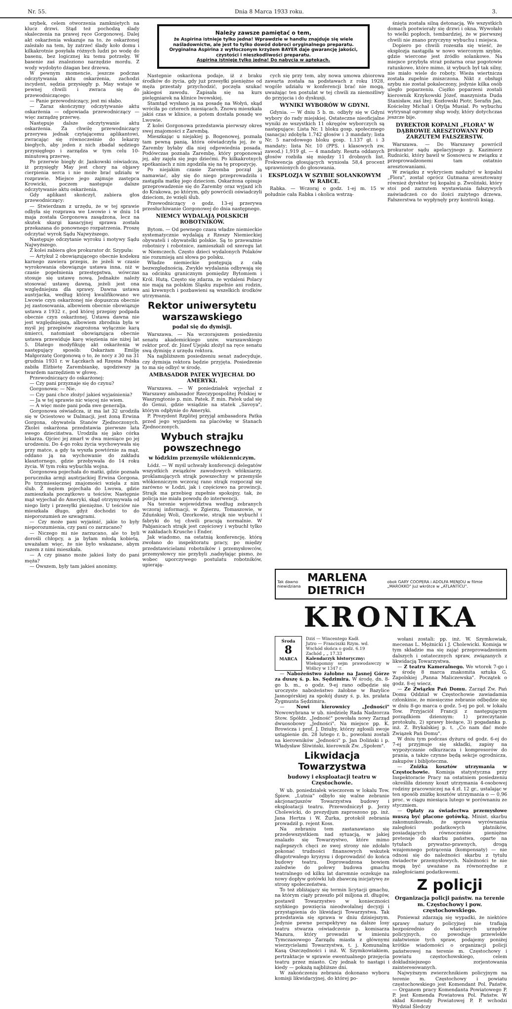Nr. 55. Dnia 8 Marca 1933 roku. 3.
szybek, celem otworzenia zamkniętych na klucz drzwi. Stąd też pochodzą ślady skaleczenia na prawej ręce Gorgonowej. Dalej akt oskarżenia wskazuje na to, że oskarżonej zależało na tem, by zatrzeć ślady koło domu i kilkakrotnie posyłała różnych ludzi po wodę do basenu, bez logicznej ku temu potrzeby. W basenie zaś znaleziono narzędzie mordu. Z wody wydobyto dżagan bez drzewa.
W pewnym momencie, jeszcze podczas odczytywania aktu oskarżenia, zachodzi incydent, sędzia przysięgły p. May wstaje w pewnej chwili i zwraca się do przewodniczącego:
— Panie przewodniczący, jest mi słabo.
— Zaraz skończymy odczytywanie aktu oskarżenia — odpowiada przewodniczący — więc zarządzę przerwę.
Następuje dalsze odczytywanie aktu oskarżenia. Za chwilę przewodniczący przerywa jednak czytającemu aplikantowi, zwracając się równocześnie do lekarzy biegłych, aby jeden z nich zbadał sędziego przysięgłego i zarządza w tym celu 10-minutową przerwę.
Po przerwie biegły dr. Jankowski oświadcza, iż przysięgły May jest chory na objawy cierpienia serca i nie może brać udziału w rozprawie. Miejsce jego zajmuje zastępca Krowicki, poczem następuje dalsze odczytywanie aktu oskarżenia.
Gdy aplikant skończył, zabiera głos przewodniczący:
— Stwierdzam z urzędu, że w tej sprawie odbyła się rozprawa we Lwowie i w dniu 14 maja została Gorgonowa zasądzona, lecz na skutek skargi kasacyjnej sprawa została przekazana do ponownego rozpatrzenia. Proszę odczytać wyrok Sądu Najwyższego.
Następuje odczytanie wyroku i motywy Sądu Najwyższego.
Z kolei zabiera głos prokurator dr. Szypuła:
— Artykuł 2 obowiązującego obecnie kodeksu karnego zawiera przepis, że jeżeli w czasie wyrokowania obowiązuje ustawa inna, niż w czasie popełnienia przestępstwa, wówczas stosuje się ustawę nową. Jednakże należy stosować ustawę dawną, jeżeli jest ona względniejsza dla sprawy. Dawna ustawa austrjacka, według której kwalifikowano we Lwowie czyn oskarżonej nie dopuszcza obecnie jej zastosowania, albowiem obecnie obowiązuje ustawa z 1932 r., pod której przepisy podpada obecnie czyn oskarżonej. Ustawa dawna nie jest względniejszą, albowiem zbrodnia była w myśl jej przepisów zagrożona wyłącznie karą śmierci, natomiast obowiązująca obecnie ustawa przewiduje karę więzienia nie niżej lat 5. Dlatego modyfikuję akt oskarżenia w następujący sposób: Oskarżam Emilję Małgorzatę Gorgonową o to, że nocy z 30 na 31 grudnia 1931 r. w Łączkach ad Rzęsna Polska zabiła Elżbietę Zarembiankę, ugodziwszy ją twardem narzędziem w głowę.
Przewodniczący do oskarżonej:
— Czy pani przyznaje się do czynu?
Gorgonowa: — Nie.
— Czy pani chce złożyć jakieś wyjaśnienia?
— Ja w tej sprawie nic więcej nie wiem.
— A więc może pani poda swe generalja.
Gorgonowa oświadcza, iż ma lat 32 urodziła się w Ociestowo w Dalmacji, jest żoną Erwina Gorgona, obywatela Stanów Zjednoczonych. Zkolei oskarżona przedstawia pierwsze lata swego dzieciństwa. Urodziła się jako córka lekarza. Ojciec jej zmarł w dwa miesiące po jej urodzeniu. Do 4-go roku życia wychowywała się przy matce, a gdy ta wyszła powtórnie za mąż, oddano ją na wychowanie do zakładu klasztornego, gdzie przebywała do 14 roku życia. W tym roku wybuchła wojna.
Gorgonowa pojechała do matki, gdzie poznała porucznika armji austrjackiej Erwina Gorgona. Po trzymiesięcznej znajomości wzięła z nim ślub. Z mężem pojechała do Lwowa, gdzie zamieszkała początkowo u teściów. Następnie mąż wyjechał do Ameryki, skąd otrzymywała od niego listy i przesyłki pieniężne. U teściów nie mieszkała długo, gdyż dochodzi to do nieporozumień ze szwagrami.
— Czy może pani wyjaśnić, jakie to były nieporozumienia, czy pani co zarzucano?
— Niczego mi nie zarzucano, ale to byli dorośli chłopcy, a ja byłam młodą kobietą, uważałam więc, że nie było wskazane, abym razem z nimi mieszkała.
— A czy pisano może jakieś listy do pani męża?
— Owszem, były tam jakieś anonimy.
Należy zawsze pamiętać o tem,
że Aspirina istnieje tylko jedna! Wprawdzie w handlu znajduje się wiele naśladownictw, ale jest to tylko dowód dobroci oryginalnego preparatu. Oryginalna Aspirina z wytłoczonym krzyżem BAYER daje gwarancję jakości, czystości i nieszkodliwości preparatu.
Aspirina istnieje tylko jedna! Do nabycia w aptekach.
Następnie oskarżona podaje, iż z braku środków do życia, gdy już przesyłki pieniężne od męża przestały przychodzić, poczęła szukać jakiegoś zawodu. Zapisała się na kurs pielęgniarek na klinice lwowskiej.
Stamtąd wysłano ją na posadę na Wołyń, skąd wróciła po czterech miesiącach. Znowu mieszkała jakiś czas w klinice, a potem dostała posadę we Lwowie.
Z kolei Gorgonowa przedstawia pierwszy okres swej znajomości z Zarembą.
Mieszkając u niejakiej p. Bogenowej, poznała tam pewną panią, która oświadczyła jej, że u Zaremby byłaby dla niej odpowiednia posada. Podówczas poznała Zarembę, który proponował jej, aby zajęła się jego dziećmi. Po kilkakrotnych spotkaniach z nim zgodziła się na tę propozycję.
Po niejakim czasie Zaremba począł ją namawiać, aby się do niego przeprowadziła i zastąpiła matkę jego dzieciom. Oskarżona opisuje przeprowadzenie się do Zaremby oraz wyjazd ich do Krakowa, po którym, gdy powrócili oświadczyli dzieciom, że wzięli ślub.
Przewodniczący o godz. 13-ej przerywa przesłuchiwanie Gorgonowej do dnia następnego.
NIEMCY WYDALAJĄ POLSKICH ROBOTNIKÓW.
Bytom. — Od pewnego czasu władze niemieckie systematycznie wydalają z Rzeszy Niemieckiej obywateli i obywatelki polskie. Są to przeważnie robotnicy i robotnice, zamieszkali od szeregu lat w Niemczech. Często dzieci wydalonych Polaków nie rozumieją ani słowa po polsku.
Władze niemieckie postępują z całą bezwzględnością. Zwykle wydalania odbywają się na odcinku granicznym pomiędzy Bytomiem i Król. Hutą. Często się zdarza, że wydaleni Polacy nie mają na polskim Śląsku zupełnie ani rodzin, ani krewnych i pozbawieni są wszelkich środków utrzymania.
Rektor uniwersytetu warszawskiego
podał się do dymisji.
Warszawa. — Na wczorajszem posiedzeniu senatu akademickiego uniw. warszawskiego rektor prof. dr. Józef Ujejski złożył na ręce senatu swą dymisję z urzędu rektora.
Na najbliższem posiedzeniu senat zadecyduje, czy dymisja rektora będzie przyjęta. Posiedzenie to ma się odbyć w środę.
AMBASADOR PATEK WYJECHAŁ DO AMERYKI.
Warszawa. — W poniedziałek wyjechał z Warszawy ambasador Rzeczypospolitej Polskiej w Waszyngtonie p. min. Patek. P. min. Patek udał się do Genui, gdzie wsiądzie na statek „Savoya", którym odpłynie do Ameryki.
P. Prezydent Rzplitej przyjął ambasadora Patka przed jego wyjazdem na placówkę w Stanach Zjednoczonych.
Wybuch strajku powszechnego
w łódzkim przemyśle włókienniczym.
Łódź. — W myśl uchwały konferencji delegatów wszystkich związków zawodowych włókniarzy, proklamujących strajk powszechny w przemyśle włókienniczym wczoraj rano strajk rozpoczął się zarówno w Łodzi, jak i częściowo na prowincji. Strajk ma przebieg zupełnie spokojny, tak, że policja nie miała powodu do interwencji.
Na terenie województwa według zebranych wczoraj informacji, w Zgierzu, Tomaszowie, w Zduńskiej Woli, Ozorkowie, strajk nie wybuchł i fabryki do tej chwili pracują normalnie. W Pabjanicach strajk jest częściowy i wybuchł tylko w zakładach Krusche i Ender.
Jak wiadomo, na ostatnią konferencję, którą zwołano do inspektoratu pracy, po między przedstawicielami robotników i przemysłowców, przemysłowcy nie przybyli ,nadsyłając pismo, że wobec uporczywego postulatu robotników, upierają-
cych się przy tem, aby nowa umowa zbiorowa zawarta została na podstawach z roku 1928, wogóle udziału w konferencji brać nie mogą, uważając ten postulat w tej chwili za niemożliwy do przyjęcia i do dyskusji.
WYNIKI WYBORÓW W GDYNI.
Gdynia. — W dniu 5 b. m. odbyły się w Gdyni wybory do rady miejskiej. Ostateczne nieoficjalne wyniki ze wszystkich 11 okręgów wyborczych są następujące: Lista Nr. 1 bloku gosp. społecznego (sanacja) zdobyła 1.742 głosów i 3 mandaty; lista Nr. 5 narodowego bloku gosp. 1.137 gł. i 3 mandaty; lista Nr. 10 (PPS. i klasowych zw. zawod.) 1,919 gł. — 4 mandaty. Reszta oddanych głosów rozbiła się między 11 drobnych list. Frekwencja głosujących wyniosła 58,4 procent uprawnionych do głosowania.
EKSPLOZJA W SZYBIE SOLANKOWYM W RABCE.
Rabka. — Wczoraj o godz. 1-ej m. 15 w południe cała Rabka i okolica wstrzą-
śnięta została silną detonacją. We wszystkich domach pootwierały się drzwi i okna. Wywołało to wielki popłoch, tembardziej, że w pierwszej chwili nie znano przyczyny wybuchu i miejsca.
Dopiero po chwili rozeszła się wieść, że eksplozja nastąpiła w nowo wierconym szybie, gdzie wiercone jest źródło solankowe. Na miejsce przybyła straż pożarna oraz pogotowie ratunkowe, które mimo, iż wybuch był tak silny, nie miało wiele do roboty. Wieża wiertnicza została zupełnie zniszczona. Nikt z obsługi szybu nie został pokaleczony, jedynie kilka osób uległo poparzeniu. Ciężko poparzeni zostali kierownik Krzykowski Józef, maszynista Duda Stanisław, zaś lżej: Kozłowski Piotr, Serafin Jan, Kościelny Michał i Otylja Musiał. Po wybuchu wytrysnął ogromny słup wody, który dotychczas jeszcze bije.
DYREKTOR KOPALNI „FLORA" W DĄBROWIE ARESZTOWANY POD ZARZUTEM FAŁSZERSTW.
Warszawa. — Do Warszawy powrócił prokurator sądu apelacyjnego p. Kazimierz Rudnicki, który bawił w Sosnowcu w związku z przeprowadzonemi tam ostatnio aresztowaniami.
W związku z wykryciem nadużyć w kopalni „Flora", został oprócz Gutmana aresztowany również dyrektor tej kopalni p. Zwoliński, który stoi pod zarzutem wystawiania fałszywych zaświadczeń co do ilości zużytego drzewa. Fałszerstwa te wypłynęły przy kontroli ksiąg.
Tak dawno niewidziana MARLENA DIETRICH obok GARY COOPERA i ADOLFA MENJOU w filmie „MAROKKO" Już wkrótce w „ATLANTICU".
KRONIKA
Środa
8
MARCA
Dziś — Wincentego Kadł.
Jutro — Franciszki Rzym. wd.
Wschód słońca o godz. 6.19
Zachód „ „ 17.33
Kalendarzyk historyczny:
Wiekopomny sejm prawodawczy w Wiślicy w 1347 r.
— Nabożeństwo żałobne na Jasnej Górze za duszę ś. p. ks. Sędzimira. W środę, dn. 8-go b. m., o godz. 9-ej rano odbędzie się uroczyste nabożeństwo żałobne w Bazylice Jasnogórskiej za spokój duszy ś. p. ks. prałata Zygmunta Sędzimira.
— Nowi kierownicy „Jedności" Nowowybrana w ub. niedzielę Rada Nadzorcza Stow. Spółdz. „Jedność" powołała nowy Zarząd dwuosobowy „Jedności". Na miejsce pp. K. Browicza i prof. J. Dziuby, którzy zgłosili swoje ustąpienie dn. 28 lutego r. b., powołani zostali na kierowników „Jedności" p. Jan Doliński i p. Władysław Śliwiński, kierownik Zw. „Społem".
Likwidacja Towarzystwa
budowy i eksploatacji teatru w Częstochowie.
W ub. poniedziałek wieczorem w lokalu Tow. Śpiew. „Lutnia" odbyło się walne zebranie akcjonarjuszów Towarzystwa budowy i eksploatacji teatru. Przewodniczył p. Jerzy Cholewicki, do prezydjum zaproszono pp. inż. Jana Hertza i W. Żurka, protokół zebrania prowadził p. rejent Koss.
Na zebraniu tem zastanawiano się przedewszystkiem nad sytuacją, w jakiej znalazło się Towarzystwo, które mimo najlepszych chęci ze swej strony nie zdołało pokonać trudności finansowych wskutek długotrwałego kryzysu i doprowadzić do końca budowy teatru. Doprowadzona bowiem zaledwie do połowy budowa gmachu teatralnego od kilku lat daremnie oczekuje na nowy dopływ gotówki lub zbawczą inicjatywę ze strony społeczeństwa.
To też zbliżający się termin licytacji gmachu, na którym ciąży przeszło pół miljona zł. długów, postawił Towarzystwo w konieczności szybkiego powzięcia nieodwołalnej decyzji i przystąpienia do likwidacji Towarzystwa. Tak przedstawia się sprawa w dniu dzisiejszym. Jedynie pewne perspektywy na dalsze losy teatru stwarza oświadczenie p. komisarza Mazura, który prowadzi w imieniu Tymczasowego Zarządu miasta z głównymi wierzycielami Towarzystwa, t. j. Komunalną Kasą Oszczędności i inż. W. Szymkowiakiem, pertraktacje w sprawie ewentualnego przejęcia teatru przez miasto. Czy jednak to nastąpi i kiedy — pokażą najbliższe dni.
W zakończeniu zebrania dokonano wyboru komisji likwidacyjnej, do której po-
wołani zostali: pp. inż. W. Szymkowiak, mecenas L. Mężnicki i J. Cholewicki. Komisja w tym składzie ma się zająć przeprowadzeniem dalszych i ostatecznych spraw, związanych z likwidacją Towarzystwa.
— Z teatru Kameralnego. We wtorek 7-go i w środę 8 marca znakomita sztuka G. Zapolskiej „Panna Maliczewska". Początek o godz. 8-ej wiecz.
— Ze Związku Pań Domu. Zarząd Zw. Pań Domu Oddział w Częstochowie zawiadamia członkinie, że miesięczne zebranie odbędzie się w dniu 8-go marca o godz. 5-ej po poł. w lokalu Tow. Przyjaciół Francji z następującym porządkiem dziennym: 1) przeczytanie protokułu, 2) sprawy bieżące, 3) pogadanka p. inż. Z. Brykalskiej p. t. „Co nam dać może Związek Pań Domu".
W dniu tym podczas dyżuru od godz. 6-ej do 7-ej przyjmuje się składki, zapisy na wypożyczanie odkurzacza i kompresorów do prania, a także czynne będą sekcje ogrodnicza, zakupów i bibljoteczna.
— Zniżka kosztów utrzymania w Częstochowie. Komisja statystyczna przy Inspektoracie Pracy na ostatniem posiedzeniu określiła dzienny koszt utrzymania 4-osobowej rodziny pracowniczej na 4 zł. 12 gr., ustalając w ten sposób zniżkę kosztów utrzymania o — 0,96 proc. w ciągu miesiąca lutego w porównaniu ze styczniem.
— Opłaty za świadectwa przemysłowe muszą być płacone gotówką. Minist. skarbu zakomunikowało, że sprawa wyrównania zaległości podatkowych płatników, posiadających równocześnie pieniężne pretensje do skarbu państwa, oparte na tytułach prywatno-prawnych, drogą wzajemnego potrącenia (kompensaty) — nie odnosi się do należności skarbu z tytułu świadectw przemysłowych. Należności te nie mogą być uważane za równorzędne z zaległościami podatkowemi.
Z policji
Organizacja policji państw. na terenie m. Częstochowy i pow. częstochowskiego.
Ponieważ zdarzają się wypadki, że niektóre sprawy natury policyjnej nie trafiają bezpośrednio do właściwych urzędów policyjnych, co powoduje przewlekłe załatwienie tych spraw, podajemy poniżej krótkie wiadomości o organizacji policji państwowej na terenie m. Częstochowy i powiatu częstochowskiego, celem dokładniejszego zorjentowania zainteresowanych.
Najwyższym zwierzchnikiem policyjnym na terenie m. Częstochowy i powiatu częstochowskiego jest Komendant Pol. Państw. — Organem pracy Komendanta Powiatowego P. P. jest Komenda Powiatowa Pol. Państw. W skład Komendy Powiatowej P. P. wchodzi Wydział Śledczy